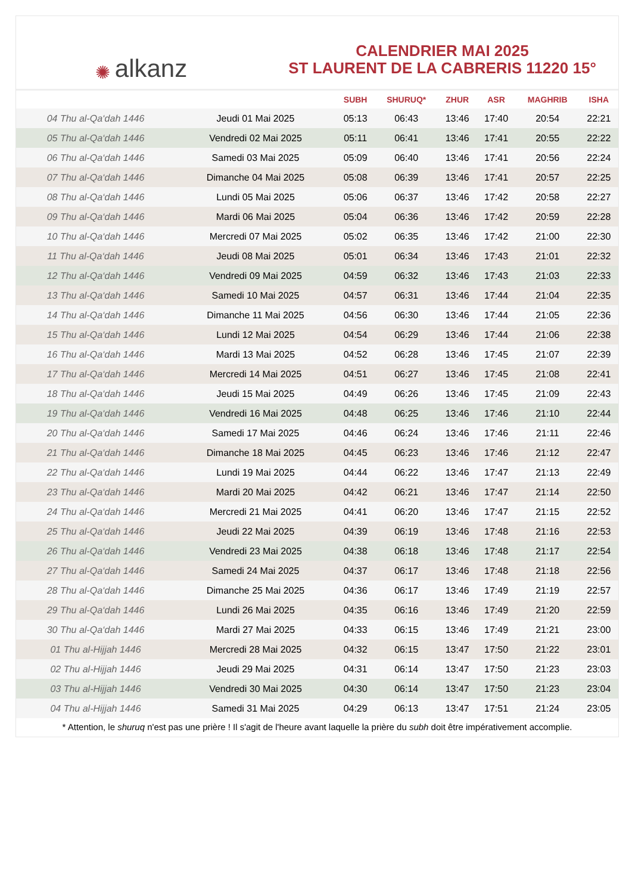✺ alkanz
CALENDRIER MAI 2025
ST LAURENT DE LA CABRERIS 11220 15°
| | | SUBH | SHURUQ* | ZHUR | ASR | MAGHRIB | ISHA |
| --- | --- | --- | --- | --- | --- | --- | --- |
| 04 Thu al-Qa‘dah 1446 | Jeudi 01 Mai 2025 | 05:13 | 06:43 | 13:46 | 17:40 | 20:54 | 22:21 |
| 05 Thu al-Qa‘dah 1446 | Vendredi 02 Mai 2025 | 05:11 | 06:41 | 13:46 | 17:41 | 20:55 | 22:22 |
| 06 Thu al-Qa‘dah 1446 | Samedi 03 Mai 2025 | 05:09 | 06:40 | 13:46 | 17:41 | 20:56 | 22:24 |
| 07 Thu al-Qa‘dah 1446 | Dimanche 04 Mai 2025 | 05:08 | 06:39 | 13:46 | 17:41 | 20:57 | 22:25 |
| 08 Thu al-Qa‘dah 1446 | Lundi 05 Mai 2025 | 05:06 | 06:37 | 13:46 | 17:42 | 20:58 | 22:27 |
| 09 Thu al-Qa‘dah 1446 | Mardi 06 Mai 2025 | 05:04 | 06:36 | 13:46 | 17:42 | 20:59 | 22:28 |
| 10 Thu al-Qa‘dah 1446 | Mercredi 07 Mai 2025 | 05:02 | 06:35 | 13:46 | 17:42 | 21:00 | 22:30 |
| 11 Thu al-Qa‘dah 1446 | Jeudi 08 Mai 2025 | 05:01 | 06:34 | 13:46 | 17:43 | 21:01 | 22:32 |
| 12 Thu al-Qa‘dah 1446 | Vendredi 09 Mai 2025 | 04:59 | 06:32 | 13:46 | 17:43 | 21:03 | 22:33 |
| 13 Thu al-Qa‘dah 1446 | Samedi 10 Mai 2025 | 04:57 | 06:31 | 13:46 | 17:44 | 21:04 | 22:35 |
| 14 Thu al-Qa‘dah 1446 | Dimanche 11 Mai 2025 | 04:56 | 06:30 | 13:46 | 17:44 | 21:05 | 22:36 |
| 15 Thu al-Qa‘dah 1446 | Lundi 12 Mai 2025 | 04:54 | 06:29 | 13:46 | 17:44 | 21:06 | 22:38 |
| 16 Thu al-Qa‘dah 1446 | Mardi 13 Mai 2025 | 04:52 | 06:28 | 13:46 | 17:45 | 21:07 | 22:39 |
| 17 Thu al-Qa‘dah 1446 | Mercredi 14 Mai 2025 | 04:51 | 06:27 | 13:46 | 17:45 | 21:08 | 22:41 |
| 18 Thu al-Qa‘dah 1446 | Jeudi 15 Mai 2025 | 04:49 | 06:26 | 13:46 | 17:45 | 21:09 | 22:43 |
| 19 Thu al-Qa‘dah 1446 | Vendredi 16 Mai 2025 | 04:48 | 06:25 | 13:46 | 17:46 | 21:10 | 22:44 |
| 20 Thu al-Qa‘dah 1446 | Samedi 17 Mai 2025 | 04:46 | 06:24 | 13:46 | 17:46 | 21:11 | 22:46 |
| 21 Thu al-Qa‘dah 1446 | Dimanche 18 Mai 2025 | 04:45 | 06:23 | 13:46 | 17:46 | 21:12 | 22:47 |
| 22 Thu al-Qa‘dah 1446 | Lundi 19 Mai 2025 | 04:44 | 06:22 | 13:46 | 17:47 | 21:13 | 22:49 |
| 23 Thu al-Qa‘dah 1446 | Mardi 20 Mai 2025 | 04:42 | 06:21 | 13:46 | 17:47 | 21:14 | 22:50 |
| 24 Thu al-Qa‘dah 1446 | Mercredi 21 Mai 2025 | 04:41 | 06:20 | 13:46 | 17:47 | 21:15 | 22:52 |
| 25 Thu al-Qa‘dah 1446 | Jeudi 22 Mai 2025 | 04:39 | 06:19 | 13:46 | 17:48 | 21:16 | 22:53 |
| 26 Thu al-Qa‘dah 1446 | Vendredi 23 Mai 2025 | 04:38 | 06:18 | 13:46 | 17:48 | 21:17 | 22:54 |
| 27 Thu al-Qa‘dah 1446 | Samedi 24 Mai 2025 | 04:37 | 06:17 | 13:46 | 17:48 | 21:18 | 22:56 |
| 28 Thu al-Qa‘dah 1446 | Dimanche 25 Mai 2025 | 04:36 | 06:17 | 13:46 | 17:49 | 21:19 | 22:57 |
| 29 Thu al-Qa‘dah 1446 | Lundi 26 Mai 2025 | 04:35 | 06:16 | 13:46 | 17:49 | 21:20 | 22:59 |
| 30 Thu al-Qa‘dah 1446 | Mardi 27 Mai 2025 | 04:33 | 06:15 | 13:46 | 17:49 | 21:21 | 23:00 |
| 01 Thu al-Hijjah 1446 | Mercredi 28 Mai 2025 | 04:32 | 06:15 | 13:47 | 17:50 | 21:22 | 23:01 |
| 02 Thu al-Hijjah 1446 | Jeudi 29 Mai 2025 | 04:31 | 06:14 | 13:47 | 17:50 | 21:23 | 23:03 |
| 03 Thu al-Hijjah 1446 | Vendredi 30 Mai 2025 | 04:30 | 06:14 | 13:47 | 17:50 | 21:23 | 23:04 |
| 04 Thu al-Hijjah 1446 | Samedi 31 Mai 2025 | 04:29 | 06:13 | 13:47 | 17:51 | 21:24 | 23:05 |
* Attention, le shuruq n'est pas une prière ! Il s'agit de l'heure avant laquelle la prière du subh doit être impérativement accomplie.